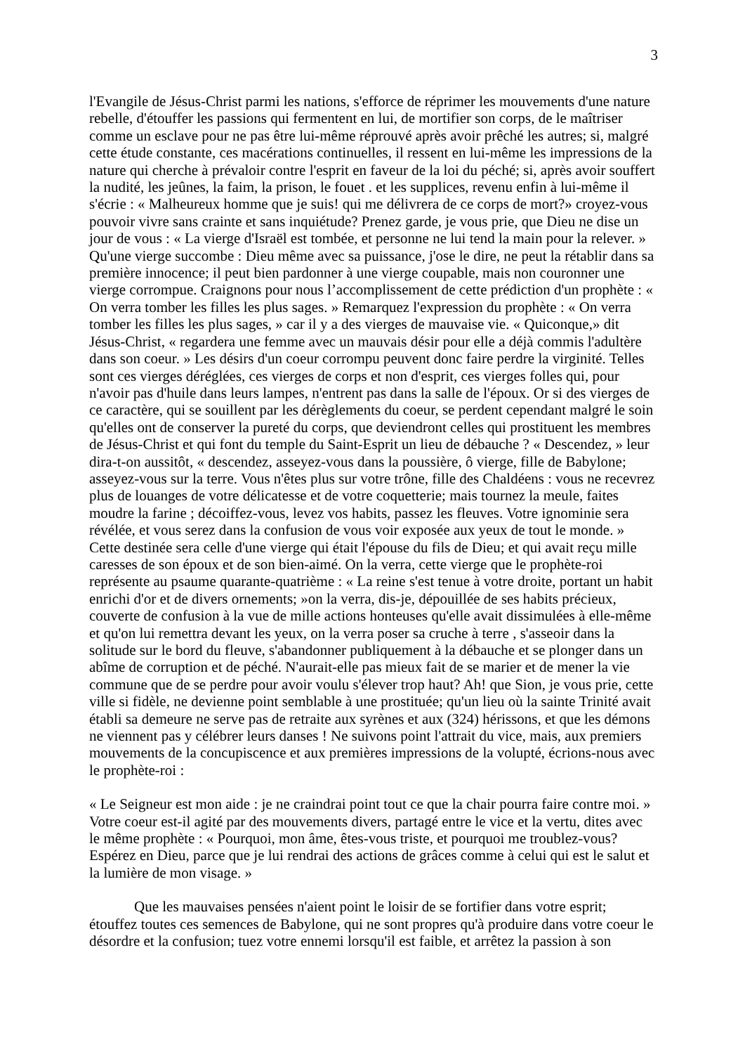3
l'Evangile de Jésus-Christ parmi les nations, s'efforce de réprimer les mouvements d'une nature rebelle, d'étouffer les passions qui fermentent en lui, de mortifier son corps, de le maîtriser comme un esclave pour ne pas être lui-même réprouvé après avoir prêché les autres; si, malgré cette étude constante, ces macérations continuelles, il ressent en lui-même les impressions de la nature qui cherche à prévaloir contre l'esprit en faveur de la loi du péché; si, après avoir souffert la nudité, les jeûnes, la faim, la prison, le fouet . et les supplices, revenu enfin à lui-même il s'écrie : « Malheureux homme que je suis! qui me délivrera de ce corps de mort?» croyez-vous pouvoir vivre sans crainte et sans inquiétude? Prenez garde, je vous prie, que Dieu ne dise un jour de vous : « La vierge d'Israël est tombée, et personne ne lui tend la main pour la relever. » Qu'une vierge succombe : Dieu même avec sa puissance, j'ose le dire, ne peut la rétablir dans sa première innocence; il peut bien pardonner à une vierge coupable, mais non couronner une vierge corrompue. Craignons pour nous l’accomplissement de cette prédiction d'un prophète : « On verra tomber les filles les plus sages. » Remarquez l'expression du prophète : « On verra tomber les filles les plus sages, » car il y a des vierges de mauvaise vie. « Quiconque,» dit Jésus-Christ, « regardera une femme avec un mauvais désir pour elle a déjà commis l'adultère dans son coeur. » Les désirs d'un coeur corrompu peuvent donc faire perdre la virginité. Telles sont ces vierges déréglées, ces vierges de corps et non d'esprit, ces vierges folles qui, pour n'avoir pas d'huile dans leurs lampes, n'entrent pas dans la salle de l'époux. Or si des vierges de ce caractère, qui se souillent par les dérèglements du coeur, se perdent cependant malgré le soin qu'elles ont de conserver la pureté du corps, que deviendront celles qui prostituent les membres de Jésus-Christ et qui font du temple du Saint-Esprit un lieu de débauche ? « Descendez, » leur dira-t-on aussitôt, « descendez, asseyez-vous dans la poussière, ô vierge, fille de Babylone; asseyez-vous sur la terre. Vous n'êtes plus sur votre trône, fille des Chaldéens : vous ne recevrez plus de louanges de votre délicatesse et de votre coquetterie; mais tournez la meule, faites moudre la farine ; décoiffez-vous, levez vos habits, passez les fleuves. Votre ignominie sera révélée, et vous serez dans la confusion de vous voir exposée aux yeux de tout le monde. » Cette destinée sera celle d'une vierge qui était l'épouse du fils de Dieu; et qui avait reçu mille caresses de son époux et de son bien-aimé. On la verra, cette vierge que le prophète-roi représente au psaume quarante-quatrième : « La reine s'est tenue à votre droite, portant un habit enrichi d'or et de divers ornements; »on la verra, dis-je, dépouillée de ses habits précieux, couverte de confusion à la vue de mille actions honteuses qu'elle avait dissimulées à elle-même et qu'on lui remettra devant les yeux, on la verra poser sa cruche à terre , s'asseoir dans la solitude sur le bord du fleuve, s'abandonner publiquement à la débauche et se plonger dans un abîme de corruption et de péché. N'aurait-elle pas mieux fait de se marier et de mener la vie commune que de se perdre pour avoir voulu s'élever trop haut? Ah! que Sion, je vous prie, cette ville si fidèle, ne devienne point semblable à une prostituée; qu'un lieu où la sainte Trinité avait établi sa demeure ne serve pas de retraite aux syrènes et aux (324) hérissons, et que les démons ne viennent pas y célébrer leurs danses ! Ne suivons point l'attrait du vice, mais, aux premiers mouvements de la concupiscence et aux premières impressions de la volupté, écrions-nous avec le prophète-roi :
« Le Seigneur est mon aide : je ne craindrai point tout ce que la chair pourra faire contre moi. » Votre coeur est-il agité par des mouvements divers, partagé entre le vice et la vertu, dites avec le même prophète : « Pourquoi, mon âme, êtes-vous triste, et pourquoi me troublez-vous? Espérez en Dieu, parce que je lui rendrai des actions de grâces comme à celui qui est le salut et la lumière de mon visage. »
Que les mauvaises pensées n'aient point le loisir de se fortifier dans votre esprit; étouffez toutes ces semences de Babylone, qui ne sont propres qu'à produire dans votre coeur le désordre et la confusion; tuez votre ennemi lorsqu'il est faible, et arrêtez la passion à son